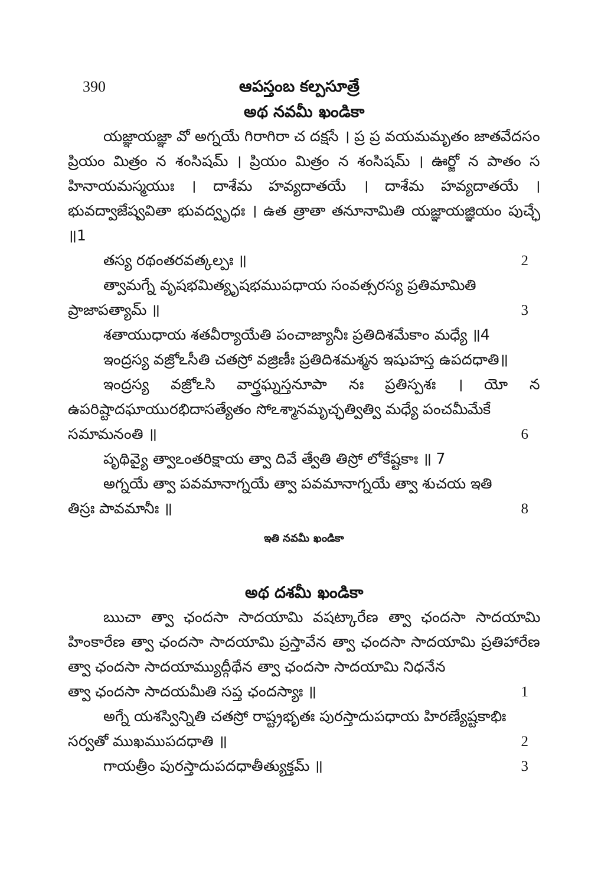390 ఆపస్తంబ కల్పసూత్రే
అథ నవమీ ఖండికా
యజ్ఞాయజ్ఞా వో అగ్నయే గిరాగిరా చ దక్షసే । ప్ర ప్ర వయమమృతం జాతవేదసం ప్రియం మిత్రం న శంసిషమ్ । ప్రియం మిత్రం న శంసిషమ్ । ఊర్జో న పాతం స హినాయమస్మయుః । దాశేమ హవ్యదాతయే । దాశేమ హవ్యదాతయే । భువద్వాజేష్వవితా భువద్వృధః । ఉత త్రాతా తనూనామితి యజ్ఞాయజ్ఞియం పుచ్ఛే ॥1
తస్య రథంతరవత్కల్పః ॥ 2
త్వామగ్నే వృషభమిత్యృషభముపధాయ సంవత్సరస్య ప్రతిమామితి
ప్రాజాపత్యామ్ ॥ 3
శతాయుధాయ శతవీర్యాయేతి పంచాజ్యానీః ప్రతిదిశమేకాం మధ్యే ॥4
ఇంద్రస్య వజ్రోఽసీతి చతస్రో వజ్రిణీః ప్రతిదిశమశ్మన ఇషుహస్త ఉపదధాతి॥
ఇంద్రస్య వజ్రోఽసి వార్త్రఘ్నస్తనూపా నః ప్రతిస్పశః । యో న ఉపరిష్టాదఘాయురభిదాసత్యేతం సోఽశ్మానమృచ్ఛత్విత్వి మధ్యే పంచమీమేకే
సమామనంతి ॥ 6
పృథివ్యై త్వాఽంతరిక్షాయ త్వా దివే త్వేతి తిస్రో లోకేష్టకాః ॥ 7
అగ్నయే త్వా పవమానాగ్నయే త్వా పవమానాగ్నయే త్వా శుచయ ఇతి
తిస్రః పావమానీః ॥ 8
ఇతి నవమీ ఖండికా
అథ దశమీ ఖండికా
ఋచా త్వా ఛందసా సాదయామి వషట్కారేణ త్వా ఛందసా సాదయామి హింకారేణ త్వా ఛందసా సాదయామి ప్రస్తావేన త్వా ఛందసా సాదయామి ప్రతిహారేణ త్వా ఛందసా సాదయామ్యుద్గీథేన త్వా ఛందసా సాదయామి నిధనేన
త్వా ఛందసా సాదయమీతి సప్త ఛందస్యాః ॥ 1
అగ్నే యశస్విన్నితి చతస్రో రాష్ట్రభృతః పురస్తాదుపధాయ హిరణ్యేష్టకాభిః
సర్వతో ముఖముపదధాతి ॥ 2
గాయత్రీం పురస్తాదుపదధాతీత్యుక్తమ్ ॥ 3